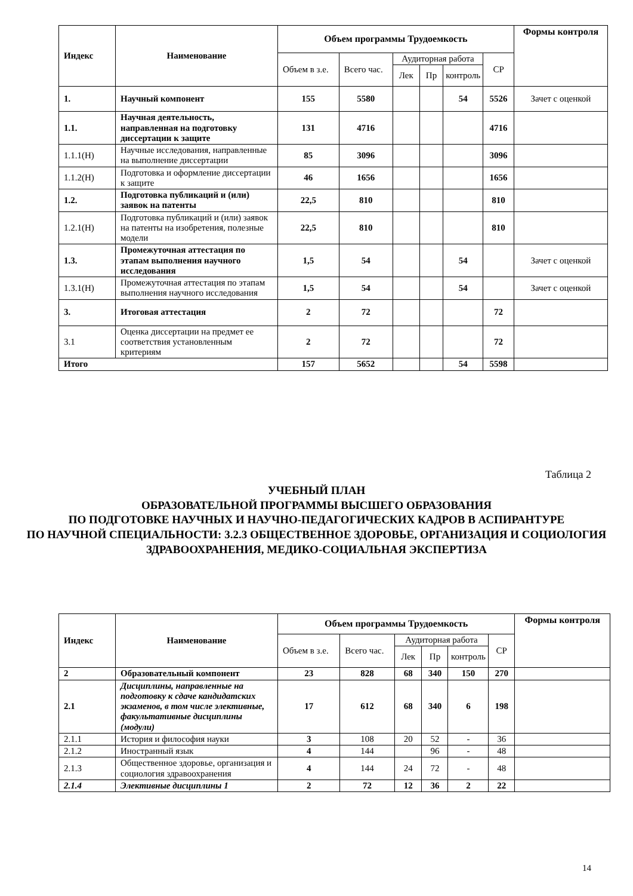| Индекс | Наименование | Объем программы Трудоемкость | | | | | | Формы контроля |
| --- | --- | --- | --- | --- | --- | --- | --- | --- |
| | | Объем в з.е. | Всего час. | Аудиторная работа | | | СР | |
| | | | | Лек | Пр | контроль | | |
| 1. | Научный компонент | 155 | 5580 | | | 54 | 5526 | Зачет с оценкой |
| 1.1. | Научная деятельность, направленная на подготовку диссертации к защите | 131 | 4716 | | | | 4716 | |
| 1.1.1(Н) | Научные исследования, направленные на выполнение диссертации | 85 | 3096 | | | | 3096 | |
| 1.1.2(Н) | Подготовка и оформление диссертации к защите | 46 | 1656 | | | | 1656 | |
| 1.2. | Подготовка публикаций и (или) заявок на патенты | 22,5 | 810 | | | | 810 | |
| 1.2.1(Н) | Подготовка публикаций и (или) заявок на патенты на изобретения, полезные модели | 22,5 | 810 | | | | 810 | |
| 1.3. | Промежуточная аттестация по этапам выполнения научного исследования | 1,5 | 54 | | | 54 | | Зачет с оценкой |
| 1.3.1(Н) | Промежуточная аттестация по этапам выполнения научного исследования | 1,5 | 54 | | | 54 | | Зачет с оценкой |
| 3. | Итоговая аттестация | 2 | 72 | | | | 72 | |
| 3.1 | Оценка диссертации на предмет ее соответствия установленным критериям | 2 | 72 | | | | 72 | |
| Итого | | 157 | 5652 | | | 54 | 5598 | |
Таблица 2
УЧЕБНЫЙ ПЛАН
ОБРАЗОВАТЕЛЬНОЙ ПРОГРАММЫ ВЫСШЕГО ОБРАЗОВАНИЯ
ПО ПОДГОТОВКЕ НАУЧНЫХ И НАУЧНО-ПЕДАГОГИЧЕСКИХ КАДРОВ В АСПИРАНТУРЕ
ПО НАУЧНОЙ СПЕЦИАЛЬНОСТИ: 3.2.3 ОБЩЕСТВЕННОЕ ЗДОРОВЬЕ, ОРГАНИЗАЦИЯ И СОЦИОЛОГИЯ ЗДРАВООХРАНЕНИЯ, МЕДИКО-СОЦИАЛЬНАЯ ЭКСПЕРТИЗА
| Индекс | Наименование | Объем программы Трудоемкость | | | | | | Формы контроля |
| --- | --- | --- | --- | --- | --- | --- | --- | --- |
| | | Объем в з.е. | Всего час. | Аудиторная работа | | | СР | |
| | | | | Лек | Пр | контроль | | |
| 2 | Образовательный компонент | 23 | 828 | 68 | 340 | 150 | 270 | |
| 2.1 | Дисциплины, направленные на подготовку к сдаче кандидатских экзаменов, в том числе элективные, факультативные дисциплины (модули) | 17 | 612 | 68 | 340 | 6 | 198 | |
| 2.1.1 | История и философия науки | 3 | 108 | 20 | 52 | - | 36 | |
| 2.1.2 | Иностранный язык | 4 | 144 | | 96 | - | 48 | |
| 2.1.3 | Общественное здоровье, организация и социология здравоохранения | 4 | 144 | 24 | 72 | - | 48 | |
| 2.1.4 | Элективные дисциплины 1 | 2 | 72 | 12 | 36 | 2 | 22 | |
14